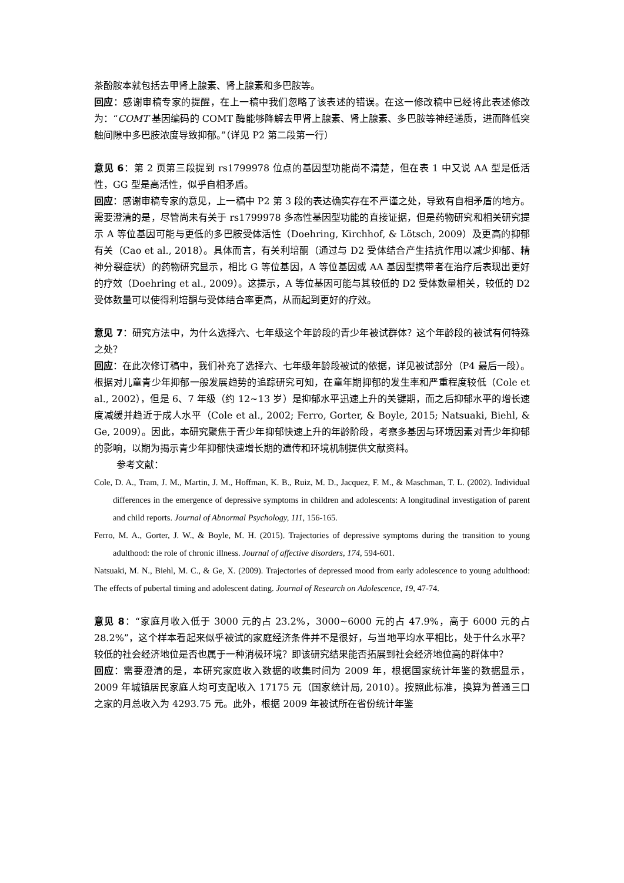茶酚胺本就包括去甲肾上腺素、肾上腺素和多巴胺等。
回应：感谢审稿专家的提醒，在上一稿中我们忽略了该表述的错误。在这一修改稿中已经将此表述修改为：“COMT 基因编码的 COMT 酶能够降解去甲肾上腺素、肾上腺素、多巴胺等神经递质，进而降低突触间隙中多巴胺浓度导致抑郁。”（详见 P2 第二段第一行）
意见 6：第 2 页第三段提到 rs1799978 位点的基因型功能尚不清楚，但在表 1 中又说 AA 型是低活性，GG 型是高活性，似乎自相矛盾。
回应：感谢审稿专家的意见，上一稿中 P2 第 3 段的表达确实存在不严谨之处，导致有自相矛盾的地方。需要澄清的是，尽管尚未有关于 rs1799978 多态性基因型功能的直接证据，但是药物研究和相关研究提示 A 等位基因可能与更低的多巴胺受体活性（Doehring, Kirchhof, & Lötsch, 2009）及更高的抑郁有关（Cao et al., 2018）。具体而言，有关利培酮（通过与 D2 受体结合产生拮抗作用以减少抑郁、精神分裂症状）的药物研究显示，相比 G 等位基因，A 等位基因或 AA 基因型携带者在治疗后表现出更好的疗效（Doehring et al., 2009）。这提示，A 等位基因可能与其较低的 D2 受体数量相关，较低的 D2 受体数量可以使得利培酮与受体结合率更高，从而起到更好的疗效。
意见 7：研究方法中，为什么选择六、七年级这个年龄段的青少年被试群体？这个年龄段的被试有何特殊之处？
回应：在此次修订稿中，我们补充了选择六、七年级年龄段被试的依据，详见被试部分（P4 最后一段）。根据对儿童青少年抑郁一般发展趋势的追踪研究可知，在童年期抑郁的发生率和严重程度较低（Cole et al., 2002），但是 6、7 年级（约 12~13 岁）是抑郁水平迅速上升的关键期，而之后抑郁水平的增长速度减缓并趋近于成人水平（Cole et al., 2002; Ferro, Gorter, & Boyle, 2015; Natsuaki, Biehl, & Ge, 2009）。因此，本研究聚焦于青少年抑郁快速上升的年龄阶段，考察多基因与环境因素对青少年抑郁的影响，以期为揭示青少年抑郁快速增长期的遗传和环境机制提供文献资料。
参考文献：
Cole, D. A., Tram, J. M., Martin, J. M., Hoffman, K. B., Ruiz, M. D., Jacquez, F. M., & Maschman, T. L. (2002). Individual differences in the emergence of depressive symptoms in children and adolescents: A longitudinal investigation of parent and child reports. Journal of Abnormal Psychology, 111, 156-165.
Ferro, M. A., Gorter, J. W., & Boyle, M. H. (2015). Trajectories of depressive symptoms during the transition to young adulthood: the role of chronic illness. Journal of affective disorders, 174, 594-601.
Natsuaki, M. N., Biehl, M. C., & Ge, X. (2009). Trajectories of depressed mood from early adolescence to young adulthood: The effects of pubertal timing and adolescent dating. Journal of Research on Adolescence, 19, 47-74.
意见 8：“家庭月收入低于 3000 元的占 23.2%，3000~6000 元的占 47.9%，高于 6000 元的占 28.2%”，这个样本看起来似乎被试的家庭经济条件并不是很好，与当地平均水平相比，处于什么水平？较低的社会经济地位是否也属于一种消极环境？即该研究结果能否拓展到社会经济地位高的群体中？
回应：需要澄清的是，本研究家庭收入数据的收集时间为 2009 年，根据国家统计年鉴的数据显示，2009 年城镇居民家庭人均可支配收入 17175 元（国家统计局, 2010）。按照此标准，换算为普通三口之家的月总收入为 4293.75 元。此外，根据 2009 年被试所在省份统计年鉴